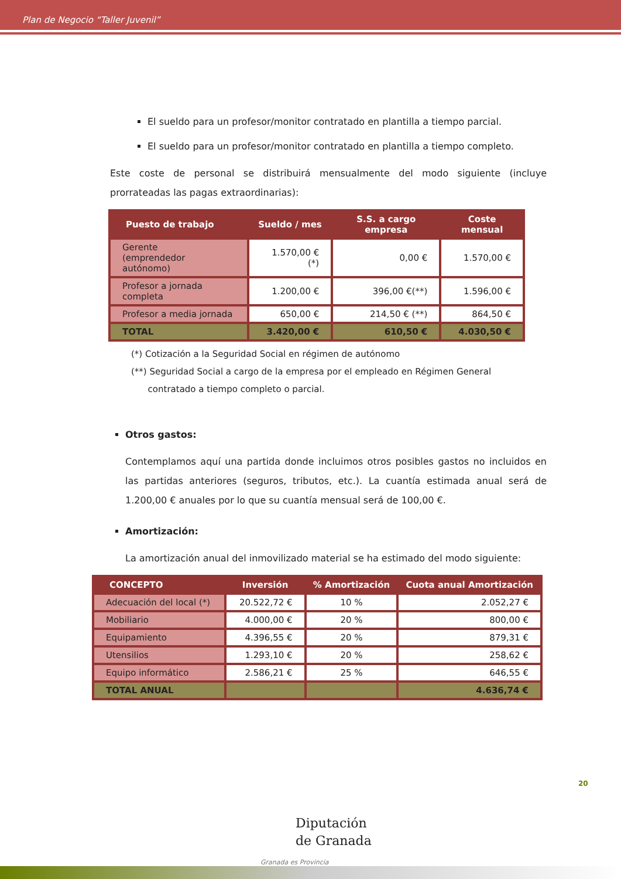Plan de Negocio “Taller Juvenil”
El sueldo para un profesor/monitor contratado en plantilla a tiempo parcial.
El sueldo para un profesor/monitor contratado en plantilla a tiempo completo.
Este coste de personal se distribuirá mensualmente del modo siguiente (incluye prorrateadas las pagas extraordinarias):
| Puesto de trabajo | Sueldo / mes | S.S. a cargo empresa | Coste mensual |
| --- | --- | --- | --- |
| Gerente (emprendedor autónomo) | 1.570,00 € (*) | 0,00 € | 1.570,00 € |
| Profesor a jornada completa | 1.200,00 € | 396,00 €(**) | 1.596,00 € |
| Profesor a media jornada | 650,00 € | 214,50 € (**) | 864,50 € |
| TOTAL | 3.420,00 € | 610,50 € | 4.030,50 € |
(*) Cotización a la Seguridad Social en régimen de autónomo
(**) Seguridad Social a cargo de la empresa por el empleado en Régimen General
contratado a tiempo completo o parcial.
Otros gastos:
Contemplamos aquí una partida donde incluimos otros posibles gastos no incluidos en las partidas anteriores (seguros, tributos, etc.). La cuantía estimada anual será de 1.200,00 € anuales por lo que su cuantía mensual será de 100,00 €.
Amortización:
La amortización anual del inmovilizado material se ha estimado del modo siguiente:
| CONCEPTO | Inversión | % Amortización | Cuota anual Amortización |
| --- | --- | --- | --- |
| Adecuación del local (*) | 20.522,72 € | 10 % | 2.052,27 € |
| Mobiliario | 4.000,00 € | 20 % | 800,00 € |
| Equipamiento | 4.396,55 € | 20 % | 879,31 € |
| Utensilios | 1.293,10 € | 20 % | 258,62 € |
| Equipo informático | 2.586,21 € | 25 % | 646,55 € |
| TOTAL ANUAL | | | 4.636,74 € |
20
Diputación
de Granada
Granada es Provincia